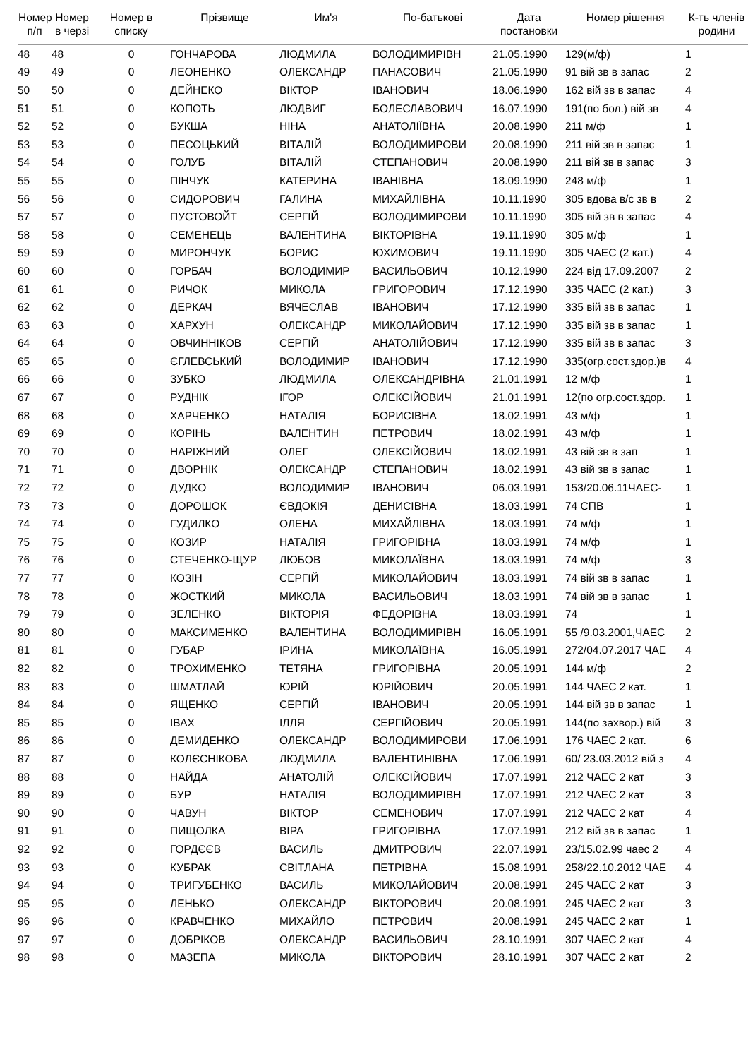| Номер п/п | Номер в черзі | Номер в списку | Прізвище | Им'я | По-батькові | Дата постановки | Номер рішення | К-ть членів родини |
| --- | --- | --- | --- | --- | --- | --- | --- | --- |
| 48 | 48 | 0 | ГОНЧАРОВА | ЛЮДМИЛА | ВОЛОДИМИРІВН | 21.05.1990 | 129(м/ф) | 1 |
| 49 | 49 | 0 | ЛЕОНЕНКО | ОЛЕКСАНДР | ПАНАСОВИЧ | 21.05.1990 | 91 вій зв в запас | 2 |
| 50 | 50 | 0 | ДЕЙНЕКО | ВІКТОР | ІВАНОВИЧ | 18.06.1990 | 162 вій зв в запас | 4 |
| 51 | 51 | 0 | КОПОТЬ | ЛЮДВИГ | БОЛЕСЛАВОВИЧ | 16.07.1990 | 191(по бол.) вій зв | 4 |
| 52 | 52 | 0 | БУКША | НІНА | АНАТОЛІЇВНА | 20.08.1990 | 211 м/ф | 1 |
| 53 | 53 | 0 | ПЕСОЦЬКИЙ | ВІТАЛІЙ | ВОЛОДИМИРОВИ | 20.08.1990 | 211 вій зв в запас | 1 |
| 54 | 54 | 0 | ГОЛУБ | ВІТАЛІЙ | СТЕПАНОВИЧ | 20.08.1990 | 211 вій зв в запас | 3 |
| 55 | 55 | 0 | ПІНЧУК | КАТЕРИНА | ІВАНІВНА | 18.09.1990 | 248 м/ф | 1 |
| 56 | 56 | 0 | СИДОРОВИЧ | ГАЛИНА | МИХАЙЛІВНА | 10.11.1990 | 305 вдова в/с зв в | 2 |
| 57 | 57 | 0 | ПУСТОВОЙТ | СЕРГІЙ | ВОЛОДИМИРОВИ | 10.11.1990 | 305 вій зв в запас | 4 |
| 58 | 58 | 0 | СЕМЕНЕЦЬ | ВАЛЕНТИНА | ВІКТОРІВНА | 19.11.1990 | 305 м/ф | 1 |
| 59 | 59 | 0 | МИРОНЧУК | БОРИС | ЮХИМОВИЧ | 19.11.1990 | 305 ЧАЕС (2 кат.) | 4 |
| 60 | 60 | 0 | ГОРБАЧ | ВОЛОДИМИР | ВАСИЛЬОВИЧ | 10.12.1990 | 224 від 17.09.2007 | 2 |
| 61 | 61 | 0 | РИЧОК | МИКОЛА | ГРИГОРОВИЧ | 17.12.1990 | 335 ЧАЕС (2 кат.) | 3 |
| 62 | 62 | 0 | ДЕРКАЧ | ВЯЧЕСЛАВ | ІВАНОВИЧ | 17.12.1990 | 335 вій зв в запас | 1 |
| 63 | 63 | 0 | ХАРХУН | ОЛЕКСАНДР | МИКОЛАЙОВИЧ | 17.12.1990 | 335 вій зв в запас | 1 |
| 64 | 64 | 0 | ОВЧИННІКОВ | СЕРГІЙ | АНАТОЛІЙОВИЧ | 17.12.1990 | 335 вій зв в запас | 3 |
| 65 | 65 | 0 | ЄГЛЕВСЬКИЙ | ВОЛОДИМИР | ІВАНОВИЧ | 17.12.1990 | 335(огр.сост.здор.)в | 4 |
| 66 | 66 | 0 | ЗУБКО | ЛЮДМИЛА | ОЛЕКСАНДРІВНА | 21.01.1991 | 12 м/ф | 1 |
| 67 | 67 | 0 | РУДНІК | ІГОР | ОЛЕКСІЙОВИЧ | 21.01.1991 | 12(по огр.сост.здор. | 1 |
| 68 | 68 | 0 | ХАРЧЕНКО | НАТАЛІЯ | БОРИСІВНА | 18.02.1991 | 43 м/ф | 1 |
| 69 | 69 | 0 | КОРІНЬ | ВАЛЕНТИН | ПЕТРОВИЧ | 18.02.1991 | 43 м/ф | 1 |
| 70 | 70 | 0 | НАРІЖНИЙ | ОЛЕГ | ОЛЕКСІЙОВИЧ | 18.02.1991 | 43 вій зв в зап | 1 |
| 71 | 71 | 0 | ДВОРНІК | ОЛЕКСАНДР | СТЕПАНОВИЧ | 18.02.1991 | 43 вій зв в запас | 1 |
| 72 | 72 | 0 | ДУДКО | ВОЛОДИМИР | ІВАНОВИЧ | 06.03.1991 | 153/20.06.11ЧАЕС- | 1 |
| 73 | 73 | 0 | ДОРОШОК | ЄВДОКІЯ | ДЕНИСІВНА | 18.03.1991 | 74 СПВ | 1 |
| 74 | 74 | 0 | ГУДИЛКО | ОЛЕНА | МИХАЙЛІВНА | 18.03.1991 | 74 м/ф | 1 |
| 75 | 75 | 0 | КОЗИР | НАТАЛІЯ | ГРИГОРІВНА | 18.03.1991 | 74 м/ф | 1 |
| 76 | 76 | 0 | СТЕЧЕНКО-ЩУР | ЛЮБОВ | МИКОЛАЇВНА | 18.03.1991 | 74 м/ф | 3 |
| 77 | 77 | 0 | КОЗІН | СЕРГІЙ | МИКОЛАЙОВИЧ | 18.03.1991 | 74 вій зв в запас | 1 |
| 78 | 78 | 0 | ЖОСТКИЙ | МИКОЛА | ВАСИЛЬОВИЧ | 18.03.1991 | 74 вій зв в запас | 1 |
| 79 | 79 | 0 | ЗЕЛЕНКО | ВІКТОРІЯ | ФЕДОРІВНА | 18.03.1991 | 74 | 1 |
| 80 | 80 | 0 | МАКСИМЕНКО | ВАЛЕНТИНА | ВОЛОДИМИРІВН | 16.05.1991 | 55 /9.03.2001,ЧАЕС | 2 |
| 81 | 81 | 0 | ГУБАР | ІРИНА | МИКОЛАЇВНА | 16.05.1991 | 272/04.07.2017 ЧАЕ | 4 |
| 82 | 82 | 0 | ТРОХИМЕНКО | ТЕТЯНА | ГРИГОРІВНА | 20.05.1991 | 144 м/ф | 2 |
| 83 | 83 | 0 | ШМАТЛАЙ | ЮРІЙ | ЮРІЙОВИЧ | 20.05.1991 | 144 ЧАЕС 2 кат. | 1 |
| 84 | 84 | 0 | ЯЩЕНКО | СЕРГІЙ | ІВАНОВИЧ | 20.05.1991 | 144 вій зв в запас | 1 |
| 85 | 85 | 0 | ІВАХ | ІЛЛЯ | СЕРГІЙОВИЧ | 20.05.1991 | 144(по захвор.) вій | 3 |
| 86 | 86 | 0 | ДЕМИДЕНКО | ОЛЕКСАНДР | ВОЛОДИМИРОВИ | 17.06.1991 | 176 ЧАЕС 2 кат. | 6 |
| 87 | 87 | 0 | КОЛЄСНІКОВА | ЛЮДМИЛА | ВАЛЕНТИНІВНА | 17.06.1991 | 60/ 23.03.2012 вій з | 4 |
| 88 | 88 | 0 | НАЙДА | АНАТОЛІЙ | ОЛЕКСІЙОВИЧ | 17.07.1991 | 212 ЧАЕС 2 кат | 3 |
| 89 | 89 | 0 | БУР | НАТАЛІЯ | ВОЛОДИМИРІВН | 17.07.1991 | 212 ЧАЕС 2 кат | 3 |
| 90 | 90 | 0 | ЧАВУН | ВІКТОР | СЕМЕНОВИЧ | 17.07.1991 | 212 ЧАЕС 2 кат | 4 |
| 91 | 91 | 0 | ПИЩОЛКА | ВІРА | ГРИГОРІВНА | 17.07.1991 | 212 вій зв в запас | 1 |
| 92 | 92 | 0 | ГОРДЄЄВ | ВАСИЛЬ | ДМИТРОВИЧ | 22.07.1991 | 23/15.02.99 чаес 2 | 4 |
| 93 | 93 | 0 | КУБРАК | СВІТЛАНА | ПЕТРІВНА | 15.08.1991 | 258/22.10.2012 ЧАЕ | 4 |
| 94 | 94 | 0 | ТРИГУБЕНКО | ВАСИЛЬ | МИКОЛАЙОВИЧ | 20.08.1991 | 245 ЧАЕС 2 кат | 3 |
| 95 | 95 | 0 | ЛЕНЬКО | ОЛЕКСАНДР | ВІКТОРОВИЧ | 20.08.1991 | 245 ЧАЕС 2 кат | 3 |
| 96 | 96 | 0 | КРАВЧЕНКО | МИХАЙЛО | ПЕТРОВИЧ | 20.08.1991 | 245 ЧАЕС 2 кат | 1 |
| 97 | 97 | 0 | ДОБРІКОВ | ОЛЕКСАНДР | ВАСИЛЬОВИЧ | 28.10.1991 | 307 ЧАЕС 2 кат | 4 |
| 98 | 98 | 0 | МАЗЕПА | МИКОЛА | ВІКТОРОВИЧ | 28.10.1991 | 307 ЧАЕС 2 кат | 2 |